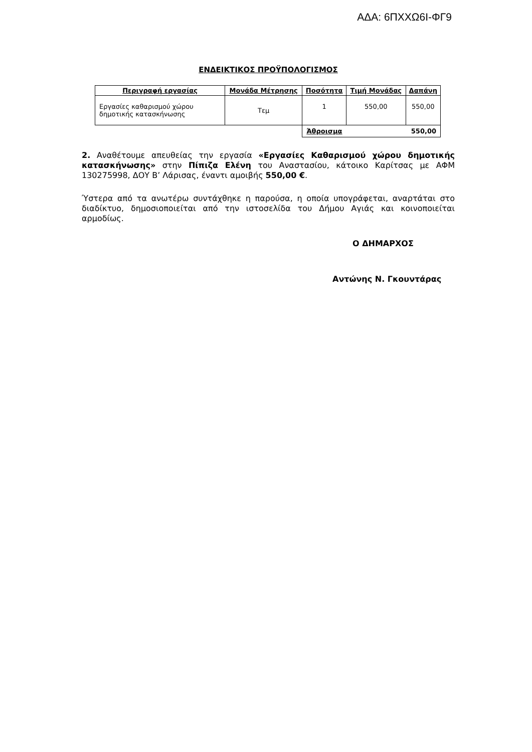ΑΔΑ: 6ΠΧΧΩ6Ι-ΦΓ9
ΕΝΔΕΙΚΤΙΚΟΣ ΠΡΟΫΠΟΛΟΓΙΣΜΟΣ
| Περιγραφή εργασίας | Μονάδα Μέτρησης | Ποσότητα | Τιμή Μονάδας | Δαπάνη |
| --- | --- | --- | --- | --- |
| Εργασίες καθαρισμού χώρου δημοτικής κατασκήνωσης | Τεμ | 1 | 550,00 | 550,00 |
| | | Άθροισμα 550,00 | | |
2. Αναθέτουμε απευθείας την εργασία «Εργασίες Καθαρισμού χώρου δημοτικής κατασκήνωσης» στην Πίπιζα Ελένη του Αναστασίου, κάτοικο Καρίτσας με ΑΦΜ 130275998, ΔΟΥ Β’ Λάρισας, έναντι αμοιβής 550,00 €.
Ύστερα από τα ανωτέρω συντάχθηκε η παρούσα, η οποία υπογράφεται, αναρτάται στο διαδίκτυο, δημοσιοποιείται από την ιστοσελίδα του Δήμου Αγιάς και κοινοποιείται αρμοδίως.
Ο ΔΗΜΑΡΧΟΣ
Αντώνης Ν. Γκουντάρας